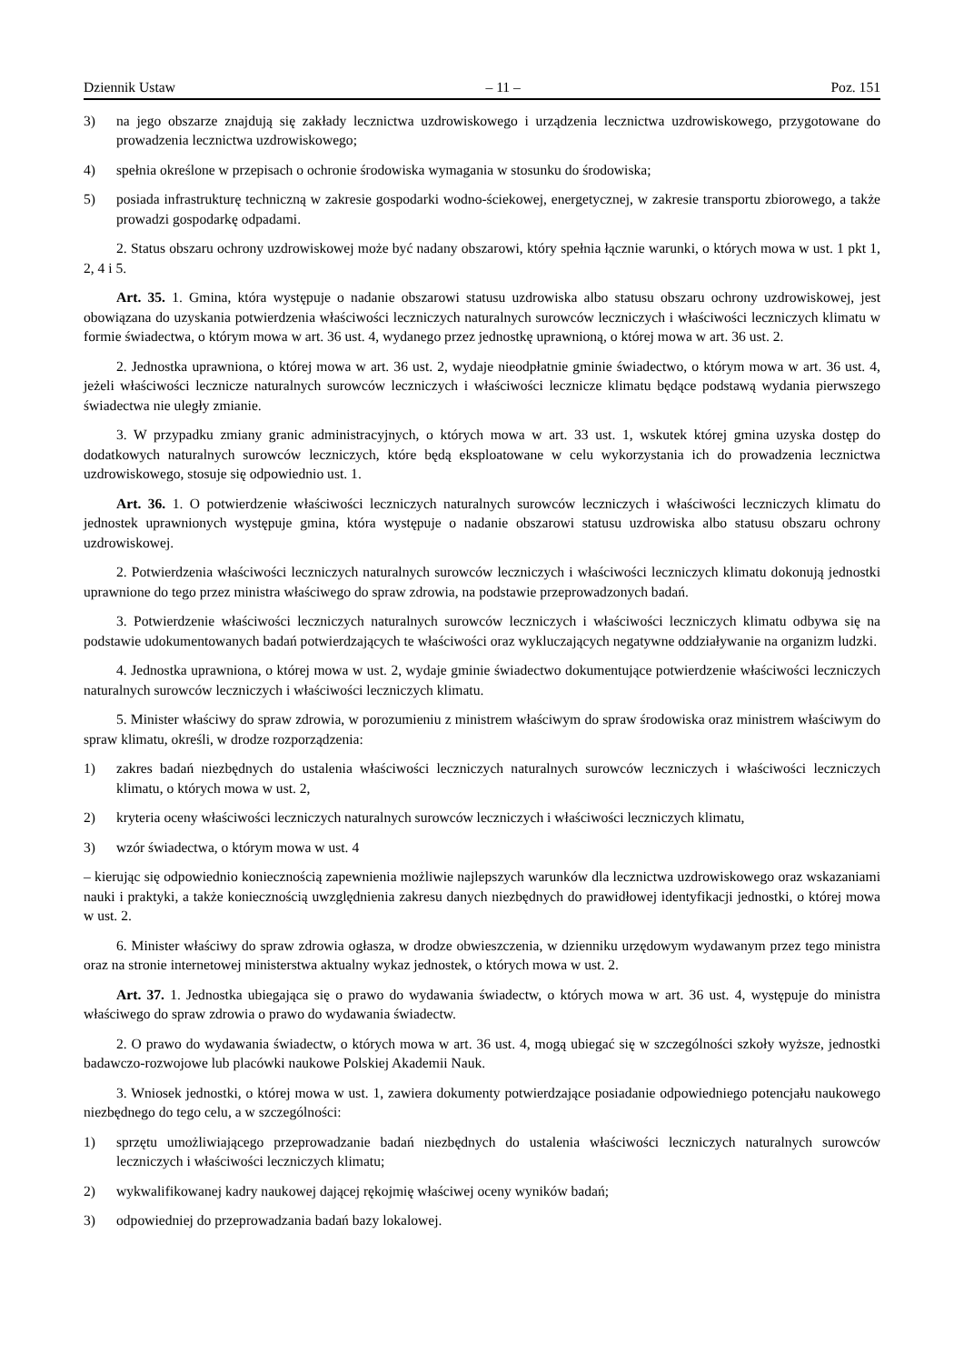Dziennik Ustaw – 11 – Poz. 151
3) na jego obszarze znajdują się zakłady lecznictwa uzdrowiskowego i urządzenia lecznictwa uzdrowiskowego, przygotowane do prowadzenia lecznictwa uzdrowiskowego;
4) spełnia określone w przepisach o ochronie środowiska wymagania w stosunku do środowiska;
5) posiada infrastrukturę techniczną w zakresie gospodarki wodno-ściekowej, energetycznej, w zakresie transportu zbiorowego, a także prowadzi gospodarkę odpadami.
2. Status obszaru ochrony uzdrowiskowej może być nadany obszarowi, który spełnia łącznie warunki, o których mowa w ust. 1 pkt 1, 2, 4 i 5.
Art. 35. 1. Gmina, która występuje o nadanie obszarowi statusu uzdrowiska albo statusu obszaru ochrony uzdrowiskowej, jest obowiązana do uzyskania potwierdzenia właściwości leczniczych naturalnych surowców leczniczych i właściwości leczniczych klimatu w formie świadectwa, o którym mowa w art. 36 ust. 4, wydanego przez jednostkę uprawnioną, o której mowa w art. 36 ust. 2.
2. Jednostka uprawniona, o której mowa w art. 36 ust. 2, wydaje nieodpłatnie gminie świadectwo, o którym mowa w art. 36 ust. 4, jeżeli właściwości lecznicze naturalnych surowców leczniczych i właściwości lecznicze klimatu będące podstawą wydania pierwszego świadectwa nie uległy zmianie.
3. W przypadku zmiany granic administracyjnych, o których mowa w art. 33 ust. 1, wskutek której gmina uzyska dostęp do dodatkowych naturalnych surowców leczniczych, które będą eksploatowane w celu wykorzystania ich do prowadzenia lecznictwa uzdrowiskowego, stosuje się odpowiednio ust. 1.
Art. 36. 1. O potwierdzenie właściwości leczniczych naturalnych surowców leczniczych i właściwości leczniczych klimatu do jednostek uprawnionych występuje gmina, która występuje o nadanie obszarowi statusu uzdrowiska albo statusu obszaru ochrony uzdrowiskowej.
2. Potwierdzenia właściwości leczniczych naturalnych surowców leczniczych i właściwości leczniczych klimatu dokonują jednostki uprawnione do tego przez ministra właściwego do spraw zdrowia, na podstawie przeprowadzonych badań.
3. Potwierdzenie właściwości leczniczych naturalnych surowców leczniczych i właściwości leczniczych klimatu odbywa się na podstawie udokumentowanych badań potwierdzających te właściwości oraz wykluczających negatywne oddziaływanie na organizm ludzki.
4. Jednostka uprawniona, o której mowa w ust. 2, wydaje gminie świadectwo dokumentujące potwierdzenie właściwości leczniczych naturalnych surowców leczniczych i właściwości leczniczych klimatu.
5. Minister właściwy do spraw zdrowia, w porozumieniu z ministrem właściwym do spraw środowiska oraz ministrem właściwym do spraw klimatu, określi, w drodze rozporządzenia:
1) zakres badań niezbędnych do ustalenia właściwości leczniczych naturalnych surowców leczniczych i właściwości leczniczych klimatu, o których mowa w ust. 2,
2) kryteria oceny właściwości leczniczych naturalnych surowców leczniczych i właściwości leczniczych klimatu,
3) wzór świadectwa, o którym mowa w ust. 4
– kierując się odpowiednio koniecznością zapewnienia możliwie najlepszych warunków dla lecznictwa uzdrowiskowego oraz wskazaniami nauki i praktyki, a także koniecznością uwzględnienia zakresu danych niezbędnych do prawidłowej identyfikacji jednostki, o której mowa w ust. 2.
6. Minister właściwy do spraw zdrowia ogłasza, w drodze obwieszczenia, w dzienniku urzędowym wydawanym przez tego ministra oraz na stronie internetowej ministerstwa aktualny wykaz jednostek, o których mowa w ust. 2.
Art. 37. 1. Jednostka ubiegająca się o prawo do wydawania świadectw, o których mowa w art. 36 ust. 4, występuje do ministra właściwego do spraw zdrowia o prawo do wydawania świadectw.
2. O prawo do wydawania świadectw, o których mowa w art. 36 ust. 4, mogą ubiegać się w szczególności szkoły wyższe, jednostki badawczo-rozwojowe lub placówki naukowe Polskiej Akademii Nauk.
3. Wniosek jednostki, o której mowa w ust. 1, zawiera dokumenty potwierdzające posiadanie odpowiedniego potencjału naukowego niezbędnego do tego celu, a w szczególności:
1) sprzętu umożliwiającego przeprowadzanie badań niezbędnych do ustalenia właściwości leczniczych naturalnych surowców leczniczych i właściwości leczniczych klimatu;
2) wykwalifikowanej kadry naukowej dającej rękojmię właściwej oceny wyników badań;
3) odpowiedniej do przeprowadzania badań bazy lokalowej.